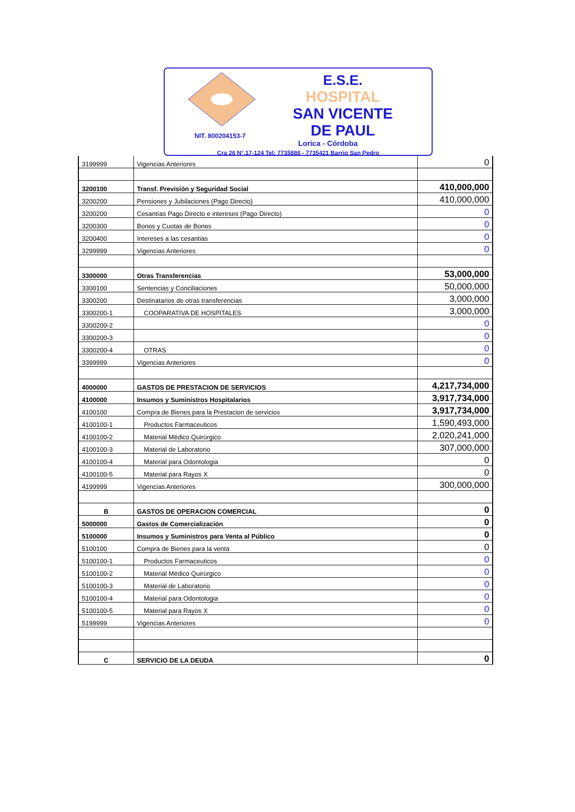E.S.E.
HOSPITAL
SAN VICENTE
DE PAUL
NIT. 800204153-7
Lorica - Córdoba
Cra 26 N°.17-124 Tel: 7735886 - 7735421 Barrio San Pedro
| 3199999 | Vigencias Anteriores | 0 |
| 3200100 | Transf. Previsión y Seguridad Social | 410,000,000 |
| 3200200 | Pensiones y Jubilaciones (Pago Directo) | 410,000,000 |
| 3200200 | Cesantías Pago Directo e intereses (Pago Directo) | 0 |
| 3200300 | Bonos y Cuotas de Bonos | 0 |
| 3200400 | Intereses a las cesantias | 0 |
| 3299999 | Vigencias Anteriores | 0 |
| 3300000 | Otras Transferencias | 53,000,000 |
| 3300100 | Sentencias y Conciliaciones | 50,000,000 |
| 3300200 | Destinatarios de otras transferencias | 3,000,000 |
| 3300200-1 | COOPARATIVA DE HOSPITALES | 3,000,000 |
| 3300200-2 | | 0 |
| 3300200-3 | | 0 |
| 3300200-4 | OTRAS | 0 |
| 3399999 | Vigencias Anteriores | 0 |
| 4000000 | GASTOS DE PRESTACION DE SERVICIOS | 4,217,734,000 |
| 4100000 | Insumos y Suministros Hospitalarios | 3,917,734,000 |
| 4100100 | Compra de Bienes para la Prestacion de servicios | 3,917,734,000 |
| 4100100-1 | Productos Farmaceuticos | 1,590,493,000 |
| 4100100-2 | Material Médico Quirúrgico | 2,020,241,000 |
| 4100100-3 | Material de Laboratorio | 307,000,000 |
| 4100100-4 | Material para Odontologia | 0 |
| 4100100-5 | Material para Rayos X | 0 |
| 4199999 | Vigencias Anteriores | 300,000,000 |
| B | GASTOS DE OPERACION COMERCIAL | 0 |
| 5000000 | Gastos de Comercialización | 0 |
| 5100000 | Insumos y Suministros para Venta al Público | 0 |
| 5100100 | Compra de Bienes para la venta | 0 |
| 5100100-1 | Productos Farmaceuticos | 0 |
| 5100100-2 | Material Médico Quirúrgico | 0 |
| 5100100-3 | Material de Laboratorio | 0 |
| 5100100-4 | Material para Odontologia | 0 |
| 5100100-5 | Material para Rayos X | 0 |
| 5199999 | Vigencias Anteriores | 0 |
| C | SERVICIO DE LA DEUDA | 0 |